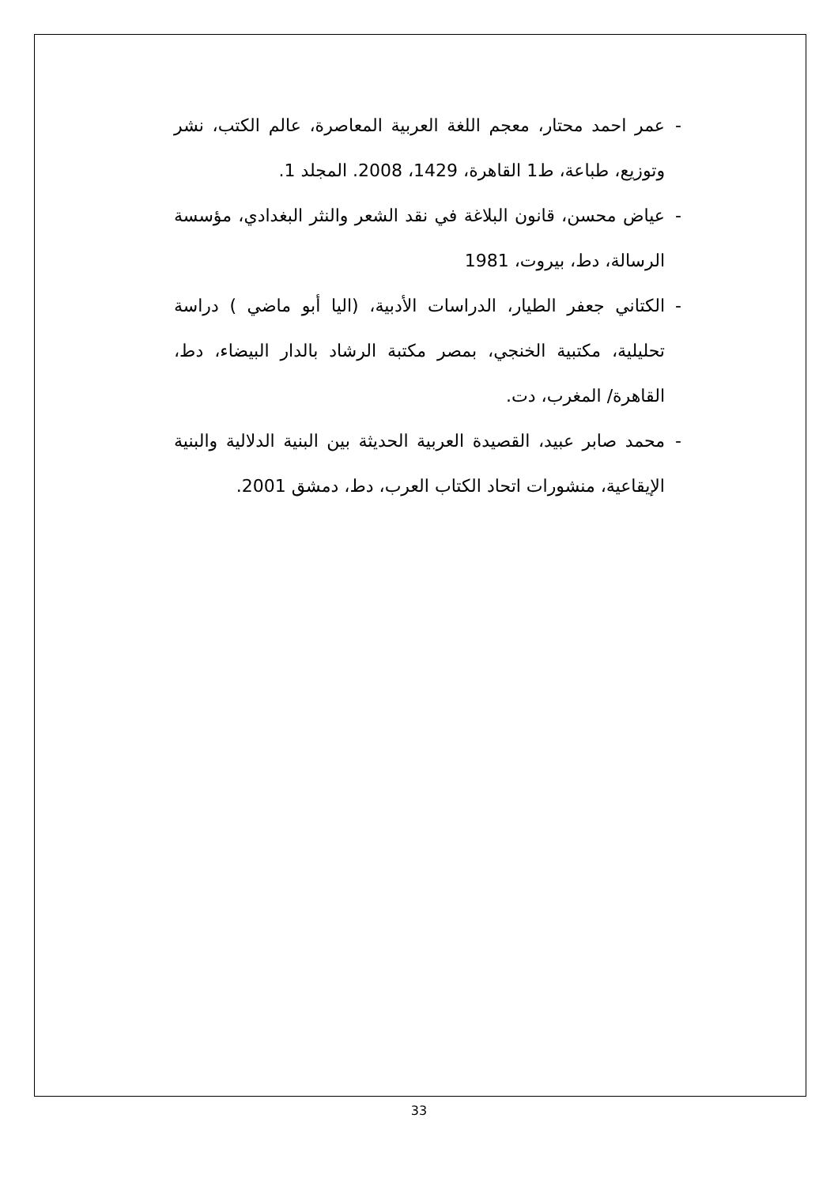- عمر احمد محتار، معجم اللغة العربية المعاصرة، عالم الكتب، نشر وتوزيع، طباعة، ط1 القاهرة، 1429، 2008. المجلد 1.
- عياض محسن، قانون البلاغة في نقد الشعر والنثر البغدادي، مؤسسة الرسالة، دط، بيروت، 1981
- الكتاني جعفر الطيار، الدراسات الأدبية، (اليا أبو ماضي ) دراسة تحليلية، مكتبية الخنجي، بمصر مكتبة الرشاد بالدار البيضاء، دط، القاهرة/ المغرب، دت.
- محمد صابر عبيد، القصيدة العربية الحديثة بين البنية الدلالية والبنية الإيقاعية، منشورات اتحاد الكتاب العرب، دط، دمشق 2001.
33